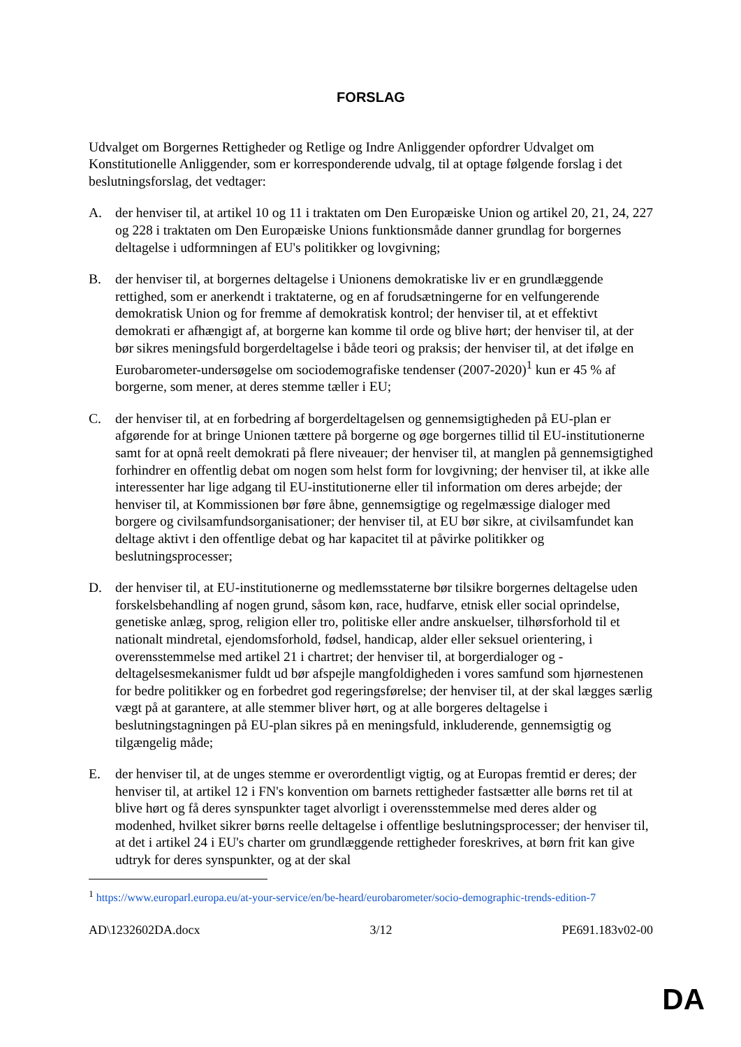FORSLAG
Udvalget om Borgernes Rettigheder og Retlige og Indre Anliggender opfordrer Udvalget om Konstitutionelle Anliggender, som er korresponderende udvalg, til at optage følgende forslag i det beslutningsforslag, det vedtager:
A. der henviser til, at artikel 10 og 11 i traktaten om Den Europæiske Union og artikel 20, 21, 24, 227 og 228 i traktaten om Den Europæiske Unions funktionsmåde danner grundlag for borgernes deltagelse i udformningen af EU's politikker og lovgivning;
B. der henviser til, at borgernes deltagelse i Unionens demokratiske liv er en grundlæggende rettighed, som er anerkendt i traktaterne, og en af forudsætningerne for en velfungerende demokratisk Union og for fremme af demokratisk kontrol; der henviser til, at et effektivt demokrati er afhængigt af, at borgerne kan komme til orde og blive hørt; der henviser til, at der bør sikres meningsfuld borgerdeltagelse i både teori og praksis; der henviser til, at det ifølge en Eurobarometer-undersøgelse om sociodemografiske tendenser (2007-2020)<sup>1</sup> kun er 45 % af borgerne, som mener, at deres stemme tæller i EU;
C. der henviser til, at en forbedring af borgerdeltagelsen og gennemsigtigheden på EU-plan er afgørende for at bringe Unionen tættere på borgerne og øge borgernes tillid til EU-institutionerne samt for at opnå reelt demokrati på flere niveauer; der henviser til, at manglen på gennemsigtighed forhindrer en offentlig debat om nogen som helst form for lovgivning; der henviser til, at ikke alle interessenter har lige adgang til EU-institutionerne eller til information om deres arbejde; der henviser til, at Kommissionen bør føre åbne, gennemsigtige og regelmæssige dialoger med borgere og civilsamfundsorganisationer; der henviser til, at EU bør sikre, at civilsamfundet kan deltage aktivt i den offentlige debat og har kapacitet til at påvirke politikker og beslutningsprocesser;
D. der henviser til, at EU-institutionerne og medlemsstaterne bør tilsikre borgernes deltagelse uden forskelsbehandling af nogen grund, såsom køn, race, hudfarve, etnisk eller social oprindelse, genetiske anlæg, sprog, religion eller tro, politiske eller andre anskuelser, tilhørsforhold til et nationalt mindretal, ejendomsforhold, fødsel, handicap, alder eller seksuel orientering, i overensstemmelse med artikel 21 i chartret; der henviser til, at borgerdialoger og -deltagelsesmekanismer fuldt ud bør afspejle mangfoldigheden i vores samfund som hjørnestenen for bedre politikker og en forbedret god regeringsførelse; der henviser til, at der skal lægges særlig vægt på at garantere, at alle stemmer bliver hørt, og at alle borgeres deltagelse i beslutningstagningen på EU-plan sikres på en meningsfuld, inkluderende, gennemsigtig og tilgængelig måde;
E. der henviser til, at de unges stemme er overordentligt vigtig, og at Europas fremtid er deres; der henviser til, at artikel 12 i FN's konvention om barnets rettigheder fastsætter alle børns ret til at blive hørt og få deres synspunkter taget alvorligt i overensstemmelse med deres alder og modenhed, hvilket sikrer børns reelle deltagelse i offentlige beslutningsprocesser; der henviser til, at det i artikel 24 i EU's charter om grundlæggende rettigheder foreskrives, at børn frit kan give udtryk for deres synspunkter, og at der skal
<sup>1</sup> https://www.europarl.europa.eu/at-your-service/en/be-heard/eurobarometer/socio-demographic-trends-edition-7
AD\1232602DA.docx 3/12 PE691.183v02-00
DA